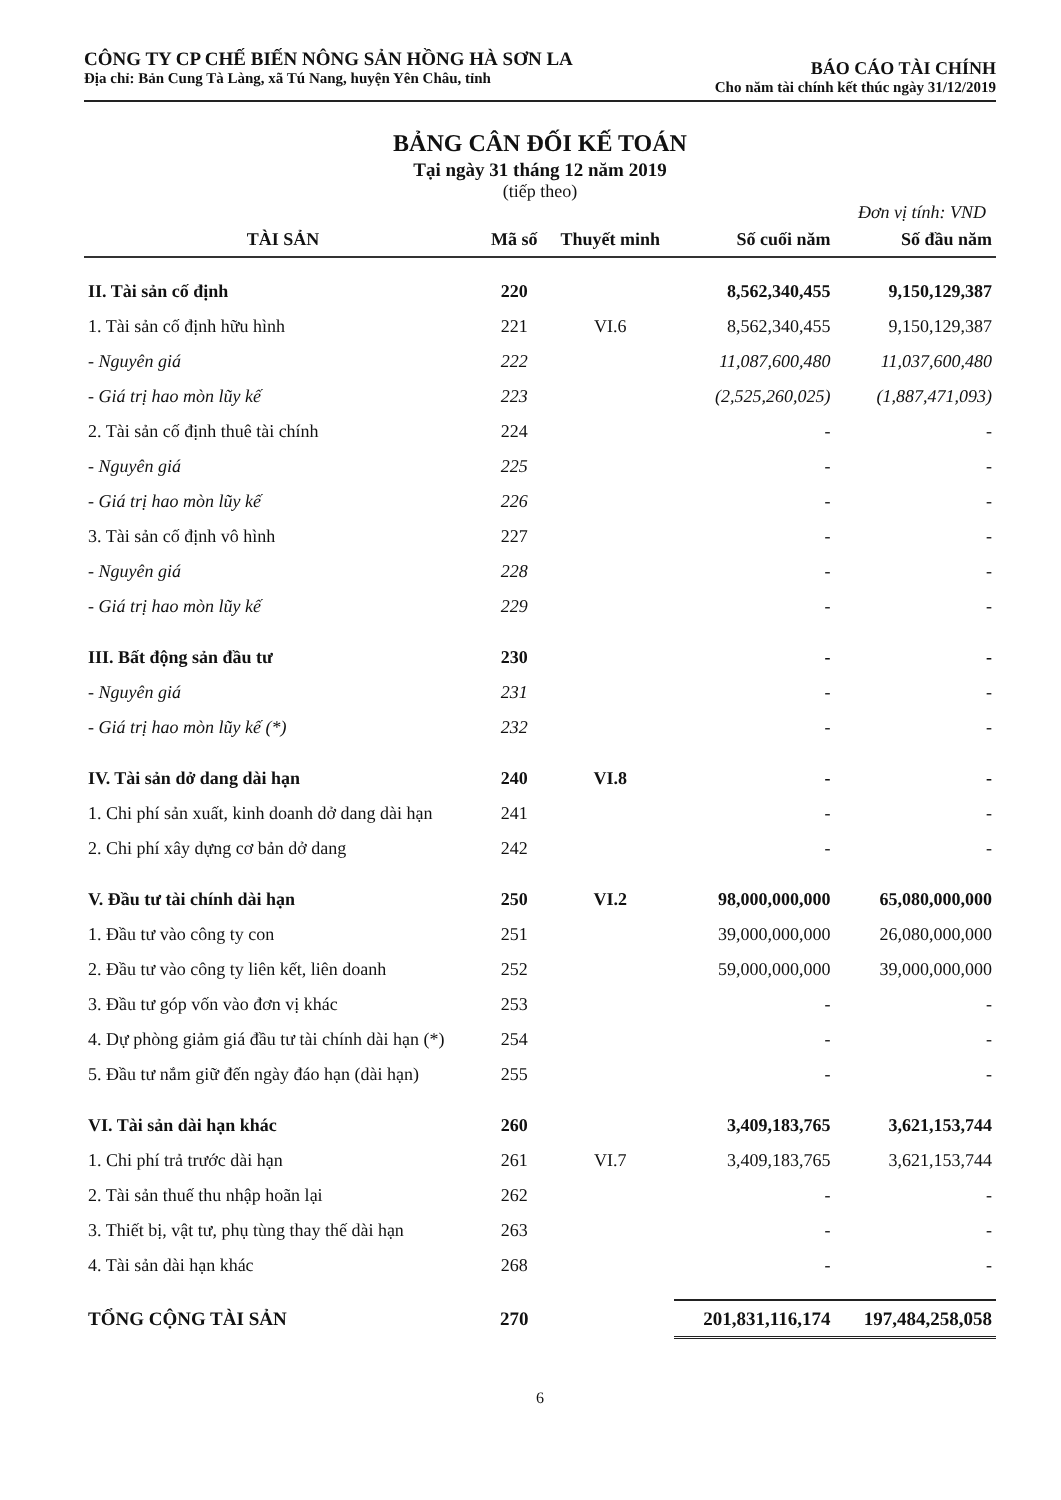CÔNG TY CP CHẾ BIẾN NÔNG SẢN HỒNG HÀ SƠN LA
Địa chỉ: Bản Cung Tà Làng, xã Tú Nang, huyện Yên Châu, tỉnh
BÁO CÁO TÀI CHÍNH
Cho năm tài chính kết thúc ngày 31/12/2019
BẢNG CÂN ĐỐI KẾ TOÁN
Tại ngày 31 tháng 12 năm 2019
(tiếp theo)
Đơn vị tính: VND
| TÀI SẢN | Mã số | Thuyết minh | Số cuối năm | Số đầu năm |
| --- | --- | --- | --- | --- |
| II. Tài sản cố định | 220 | | 8,562,340,455 | 9,150,129,387 |
| 1. Tài sản cố định hữu hình | 221 | VI.6 | 8,562,340,455 | 9,150,129,387 |
| - Nguyên giá | 222 | | 11,087,600,480 | 11,037,600,480 |
| - Giá trị hao mòn lũy kế | 223 | | (2,525,260,025) | (1,887,471,093) |
| 2. Tài sản cố định thuê tài chính | 224 | | - | - |
| - Nguyên giá | 225 | | - | - |
| - Giá trị hao mòn lũy kế | 226 | | - | - |
| 3. Tài sản cố định vô hình | 227 | | - | - |
| - Nguyên giá | 228 | | - | - |
| - Giá trị hao mòn lũy kế | 229 | | - | - |
| III. Bất động sản đầu tư | 230 | | - | - |
| - Nguyên giá | 231 | | - | - |
| - Giá trị hao mòn lũy kế (*) | 232 | | - | - |
| IV. Tài sản dở dang dài hạn | 240 | VI.8 | - | - |
| 1. Chi phí sản xuất, kinh doanh dở dang dài hạn | 241 | | - | - |
| 2. Chi phí xây dựng cơ bản dở dang | 242 | | - | - |
| V. Đầu tư tài chính dài hạn | 250 | VI.2 | 98,000,000,000 | 65,080,000,000 |
| 1. Đầu tư vào công ty con | 251 | | 39,000,000,000 | 26,080,000,000 |
| 2. Đầu tư vào công ty liên kết, liên doanh | 252 | | 59,000,000,000 | 39,000,000,000 |
| 3. Đầu tư góp vốn vào đơn vị khác | 253 | | - | - |
| 4. Dự phòng giảm giá đầu tư tài chính dài hạn (*) | 254 | | - | - |
| 5. Đầu tư nắm giữ đến ngày đáo hạn (dài hạn) | 255 | | - | - |
| VI. Tài sản dài hạn khác | 260 | | 3,409,183,765 | 3,621,153,744 |
| 1. Chi phí trả trước dài hạn | 261 | VI.7 | 3,409,183,765 | 3,621,153,744 |
| 2. Tài sản thuế thu nhập hoãn lại | 262 | | - | - |
| 3. Thiết bị, vật tư, phụ tùng thay thế dài hạn | 263 | | - | - |
| 4. Tài sản dài hạn khác | 268 | | - | - |
| TỔNG CỘNG TÀI SẢN | 270 | | 201,831,116,174 | 197,484,258,058 |
6